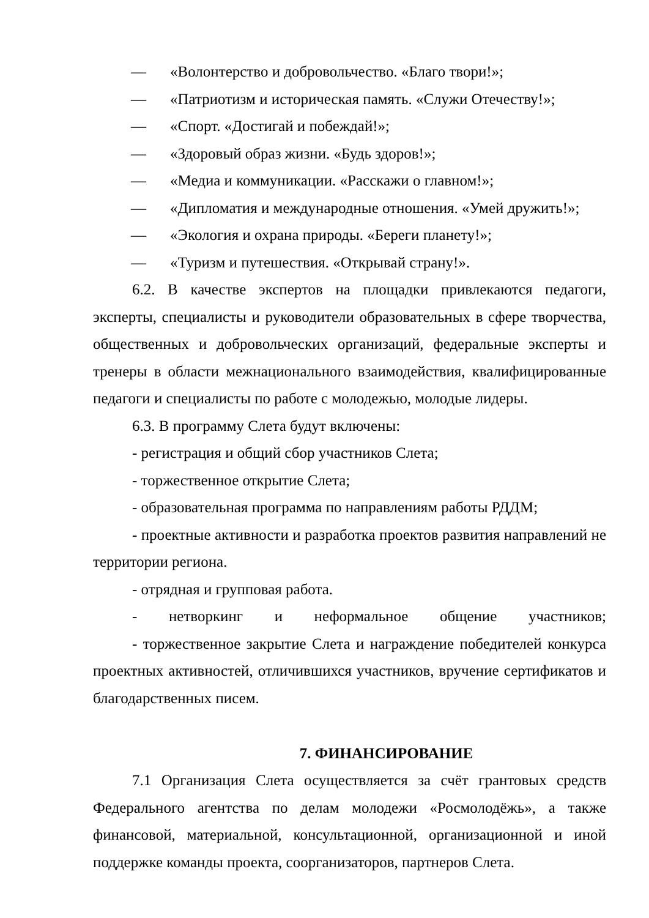— «Волонтерство и добровольчество. «Благо твори!»;
— «Патриотизм и историческая память. «Служи Отечеству!»;
— «Спорт. «Достигай и побеждай!»;
— «Здоровый образ жизни. «Будь здоров!»;
— «Медиа и коммуникации. «Расскажи о главном!»;
— «Дипломатия и международные отношения. «Умей дружить!»;
— «Экология и охрана природы. «Береги планету!»;
— «Туризм и путешествия. «Открывай страну!».
6.2. В качестве экспертов на площадки привлекаются педагоги, эксперты, специалисты и руководители образовательных в сфере творчества, общественных и добровольческих организаций, федеральные эксперты и тренеры в области межнационального взаимодействия, квалифицированные педагоги и специалисты по работе с молодежью, молодые лидеры.
6.3. В программу Слета будут включены:
- регистрация и общий сбор участников Слета;
- торжественное открытие Слета;
- образовательная программа по направлениям работы РДДМ;
- проектные активности и разработка проектов развития направлений не территории региона.
- отрядная и групповая работа.
- нетворкинг и неформальное общение участников;
- торжественное закрытие Слета и награждение победителей конкурса проектных активностей, отличившихся участников, вручение сертификатов и благодарственных писем.
7. ФИНАНСИРОВАНИЕ
7.1 Организация Слета осуществляется за счёт грантовых средств Федерального агентства по делам молодежи «Росмолодёжь», а также финансовой, материальной, консультационной, организационной и иной поддержке команды проекта, соорганизаторов, партнеров Слета.